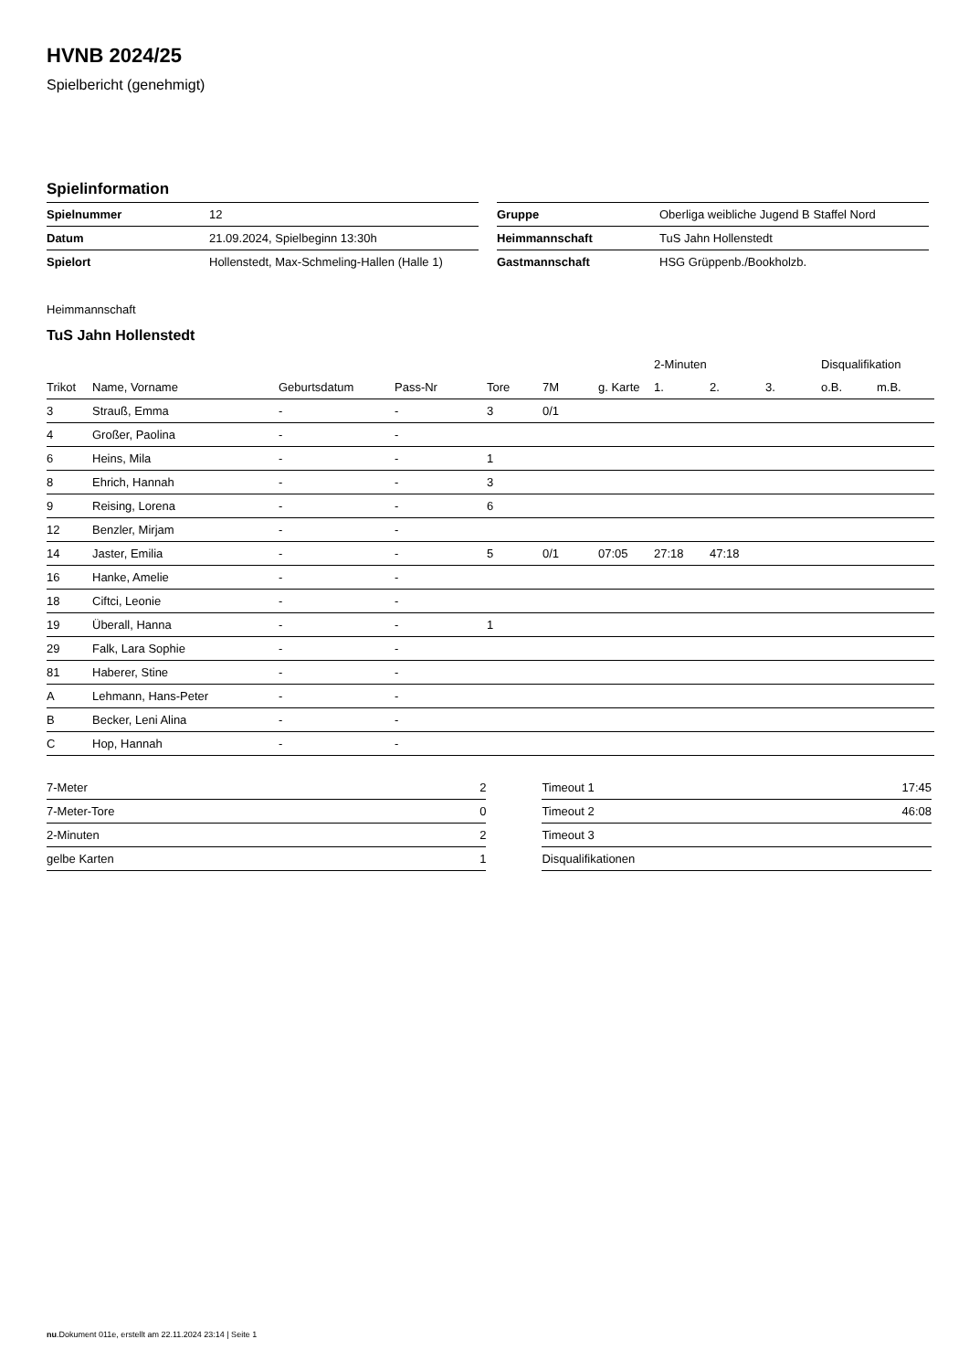HVNB 2024/25
Spielbericht (genehmigt)
Spielinformation
| Spielnummer | 12 |
| Datum | 21.09.2024, Spielbeginn 13:30h |
| Spielort | Hollenstedt, Max-Schmeling-Hallen (Halle 1) |
| Gruppe | Oberliga weibliche Jugend B Staffel Nord |
| Heimmannschaft | TuS Jahn Hollenstedt |
| Gastmannschaft | HSG Grüppenb./Bookholzb. |
Heimmannschaft
TuS Jahn Hollenstedt
| | | | | | | | 2-Minuten | | | Disqualifikation | |
| --- | --- | --- | --- | --- | --- | --- | --- | --- | --- | --- | --- |
| Trikot | Name, Vorname | Geburtsdatum | Pass-Nr | Tore | 7M | g. Karte | 1. | 2. | 3. | o.B. | m.B. |
| 3 | Strauß, Emma | - | - | 3 | 0/1 | | | | | | |
| 4 | Großer, Paolina | - | - | | | | | | | | |
| 6 | Heins, Mila | - | - | 1 | | | | | | | |
| 8 | Ehrich, Hannah | - | - | 3 | | | | | | | |
| 9 | Reising, Lorena | - | - | 6 | | | | | | | |
| 12 | Benzler, Mirjam | - | - | | | | | | | | |
| 14 | Jaster, Emilia | - | - | 5 | 0/1 | 07:05 | 27:18 | 47:18 | | | |
| 16 | Hanke, Amelie | - | - | | | | | | | | |
| 18 | Ciftci, Leonie | - | - | | | | | | | | |
| 19 | Überall, Hanna | - | - | 1 | | | | | | | |
| 29 | Falk, Lara Sophie | - | - | | | | | | | | |
| 81 | Haberer, Stine | - | - | | | | | | | | |
| A | Lehmann, Hans-Peter | - | - | | | | | | | | |
| B | Becker, Leni Alina | - | - | | | | | | | | |
| C | Hop, Hannah | - | - | | | | | | | | |
| 7-Meter | 2 |
| 7-Meter-Tore | 0 |
| 2-Minuten | 2 |
| gelbe Karten | 1 |
| Timeout 1 | 17:45 |
| Timeout 2 | 46:08 |
| Timeout 3 | |
| Disqualifikationen | |
nu.Dokument 011e, erstellt am 22.11.2024 23:14 | Seite 1